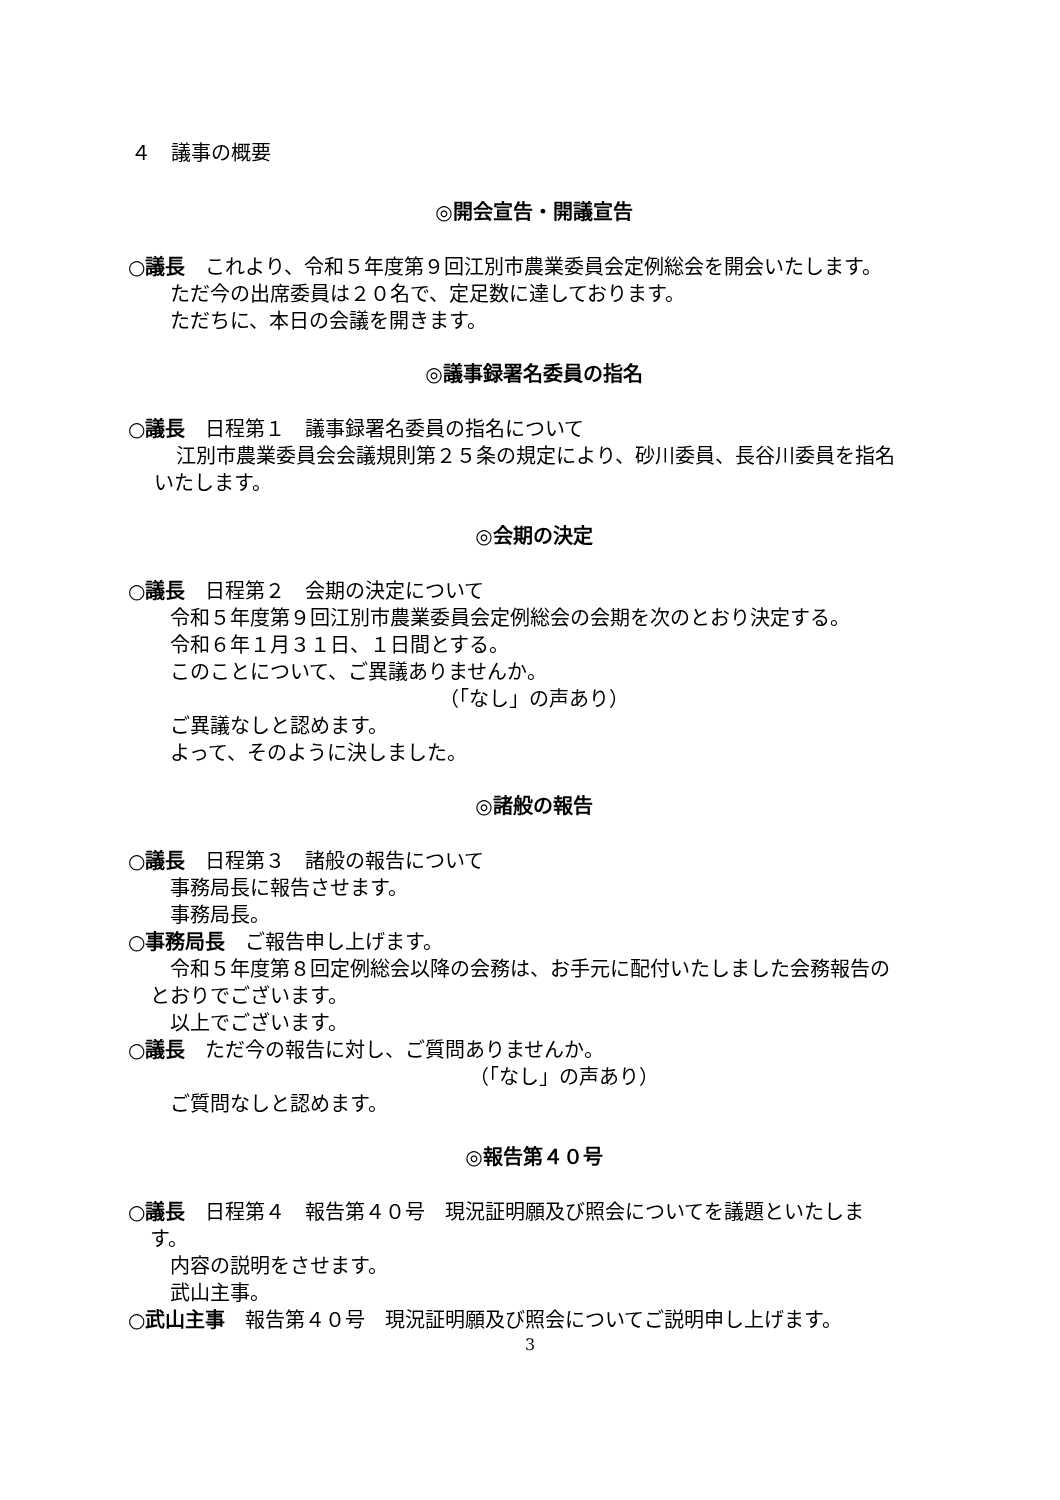４　議事の概要
◎開会宣告・開議宣告
○議長　これより、令和５年度第９回江別市農業委員会定例総会を開会いたします。
ただ今の出席委員は２０名で、定足数に達しております。
ただちに、本日の会議を開きます。
◎議事録署名委員の指名
○議長　日程第１　議事録署名委員の指名について
江別市農業委員会会議規則第２５条の規定により、砂川委員、長谷川委員を指名
いたします。
◎会期の決定
○議長　日程第２　会期の決定について
令和５年度第９回江別市農業委員会定例総会の会期を次のとおり決定する。
令和６年１月３１日、１日間とする。
このことについて、ご異議ありませんか。
（「なし」の声あり）
ご異議なしと認めます。
よって、そのように決しました。
◎諸般の報告
○議長　日程第３　諸般の報告について
事務局長に報告させます。
事務局長。
○事務局長　ご報告申し上げます。
令和５年度第８回定例総会以降の会務は、お手元に配付いたしました会務報告の
とおりでございます。
以上でございます。
○議長　ただ今の報告に対し、ご質問ありませんか。
（「なし」の声あり）
ご質問なしと認めます。
◎報告第４０号
○議長　日程第４　報告第４０号　現況証明願及び照会についてを議題といたしま
す。
内容の説明をさせます。
武山主事。
○武山主事　報告第４０号　現況証明願及び照会についてご説明申し上げます。
3